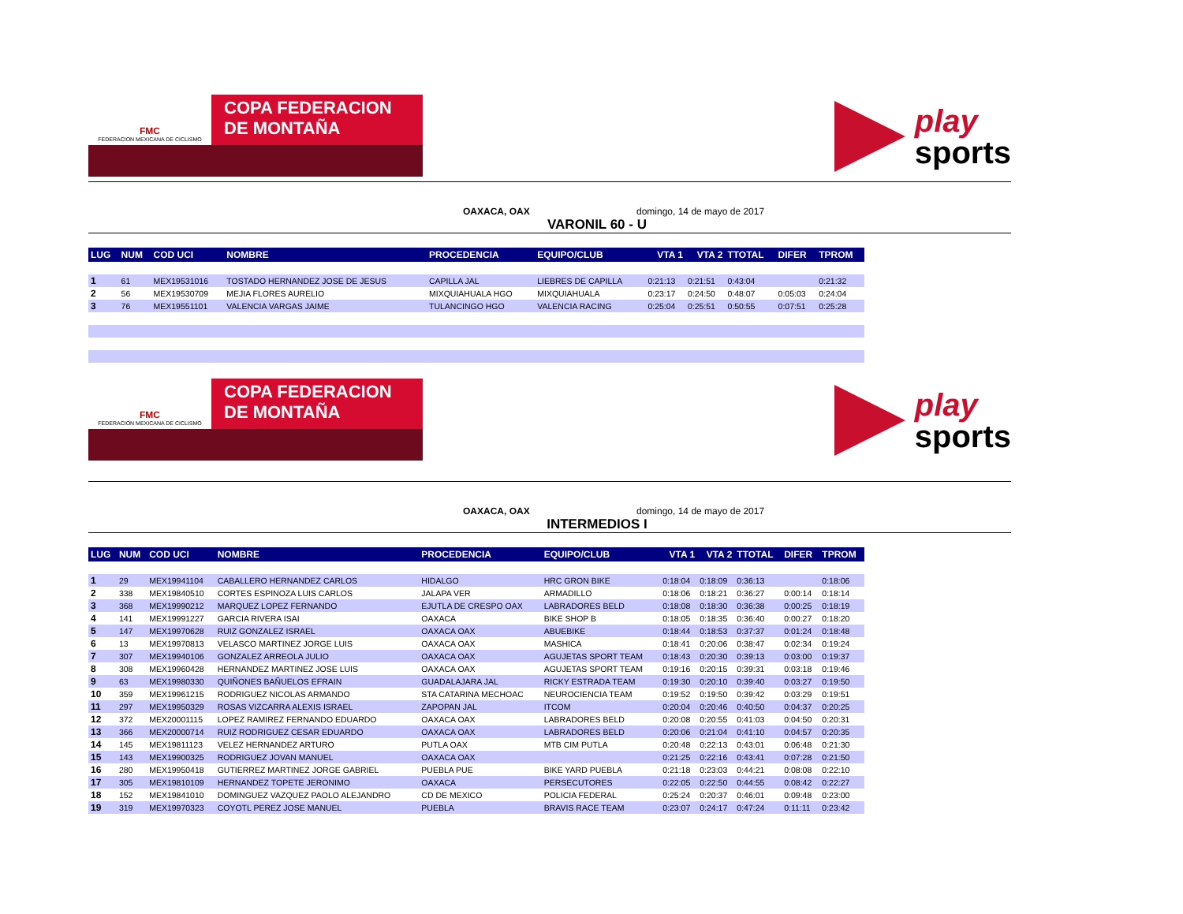FMC
FEDERACION MEXICANA DE CICLISMO
COPA FEDERACION
DE MONTAÑA
play
sports
OAXACA, OAX domingo, 14 de mayo de 2017
VARONIL 60 - U
| LUG | NUM | COD UCI | NOMBRE | PROCEDENCIA | EQUIPO/CLUB | VTA 1 | VTA 2 | TTOTAL | DIFER | TPROM |
| --- | --- | --- | --- | --- | --- | --- | --- | --- | --- | --- |
| 1 | 61 | MEX19531016 | TOSTADO HERNANDEZ JOSE DE JESUS | CAPILLA JAL | LIEBRES DE CAPILLA | 0:21:13 | 0:21:51 | 0:43:04 | | 0:21:32 |
| 2 | 56 | MEX19530709 | MEJIA FLORES AURELIO | MIXQUIAHUALA HGO | MIXQUIAHUALA | 0:23:17 | 0:24:50 | 0:48:07 | 0:05:03 | 0:24:04 |
| 3 | 76 | MEX19551101 | VALENCIA VARGAS JAIME | TULANCINGO HGO | VALENCIA RACING | 0:25:04 | 0:25:51 | 0:50:55 | 0:07:51 | 0:25:28 |
FMC
FEDERACION MEXICANA DE CICLISMO
COPA FEDERACION
DE MONTAÑA
play
sports
OAXACA, OAX domingo, 14 de mayo de 2017
INTERMEDIOS I
| LUG | NUM | COD UCI | NOMBRE | PROCEDENCIA | EQUIPO/CLUB | VTA 1 | VTA 2 | TTOTAL | DIFER | TPROM |
| --- | --- | --- | --- | --- | --- | --- | --- | --- | --- | --- |
| 1 | 29 | MEX19941104 | CABALLERO HERNANDEZ CARLOS | HIDALGO | HRC GRON BIKE | 0:18:04 | 0:18:09 | 0:36:13 | | 0:18:06 |
| 2 | 338 | MEX19840510 | CORTES ESPINOZA LUIS CARLOS | JALAPA VER | ARMADILLO | 0:18:06 | 0:18:21 | 0:36:27 | 0:00:14 | 0:18:14 |
| 3 | 368 | MEX19990212 | MARQUEZ LOPEZ FERNANDO | EJUTLA DE CRESPO OAX | LABRADORES BELD | 0:18:08 | 0:18:30 | 0:36:38 | 0:00:25 | 0:18:19 |
| 4 | 141 | MEX19991227 | GARCIA RIVERA ISAI | OAXACA | BIKE SHOP B | 0:18:05 | 0:18:35 | 0:36:40 | 0:00:27 | 0:18:20 |
| 5 | 147 | MEX19970628 | RUIZ GONZALEZ ISRAEL | OAXACA OAX | ABUEBIKE | 0:18:44 | 0:18:53 | 0:37:37 | 0:01:24 | 0:18:48 |
| 6 | 13 | MEX19970813 | VELASCO MARTINEZ JORGE LUIS | OAXACA OAX | MASHICA | 0:18:41 | 0:20:06 | 0:38:47 | 0:02:34 | 0:19:24 |
| 7 | 307 | MEX19940106 | GONZALEZ ARREOLA JULIO | OAXACA OAX | AGUJETAS SPORT TEAM | 0:18:43 | 0:20:30 | 0:39:13 | 0:03:00 | 0:19:37 |
| 8 | 308 | MEX19960428 | HERNANDEZ MARTINEZ JOSE LUIS | OAXACA OAX | AGUJETAS SPORT TEAM | 0:19:16 | 0:20:15 | 0:39:31 | 0:03:18 | 0:19:46 |
| 9 | 63 | MEX19980330 | QUIÑONES BAÑUELOS EFRAIN | GUADALAJARA JAL | RICKY ESTRADA TEAM | 0:19:30 | 0:20:10 | 0:39:40 | 0:03:27 | 0:19:50 |
| 10 | 359 | MEX19961215 | RODRIGUEZ NICOLAS ARMANDO | STA CATARINA MECHOAC | NEUROCIENCIA TEAM | 0:19:52 | 0:19:50 | 0:39:42 | 0:03:29 | 0:19:51 |
| 11 | 297 | MEX19950329 | ROSAS VIZCARRA ALEXIS ISRAEL | ZAPOPAN JAL | ITCOM | 0:20:04 | 0:20:46 | 0:40:50 | 0:04:37 | 0:20:25 |
| 12 | 372 | MEX20001115 | LOPEZ RAMIREZ FERNANDO EDUARDO | OAXACA OAX | LABRADORES BELD | 0:20:08 | 0:20:55 | 0:41:03 | 0:04:50 | 0:20:31 |
| 13 | 366 | MEX20000714 | RUIZ RODRIGUEZ CESAR EDUARDO | OAXACA OAX | LABRADORES BELD | 0:20:06 | 0:21:04 | 0:41:10 | 0:04:57 | 0:20:35 |
| 14 | 145 | MEX19811123 | VELEZ HERNANDEZ ARTURO | PUTLA OAX | MTB CIM PUTLA | 0:20:48 | 0:22:13 | 0:43:01 | 0:06:48 | 0:21:30 |
| 15 | 143 | MEX19900325 | RODRIGUEZ JOVAN MANUEL | OAXACA OAX | | 0:21:25 | 0:22:16 | 0:43:41 | 0:07:28 | 0:21:50 |
| 16 | 280 | MEX19950418 | GUTIERREZ MARTINEZ JORGE GABRIEL | PUEBLA PUE | BIKE YARD PUEBLA | 0:21:18 | 0:23:03 | 0:44:21 | 0:08:08 | 0:22:10 |
| 17 | 305 | MEX19810109 | HERNANDEZ TOPETE JERONIMO | OAXACA | PERSECUTORES | 0:22:05 | 0:22:50 | 0:44:55 | 0:08:42 | 0:22:27 |
| 18 | 152 | MEX19841010 | DOMINGUEZ VAZQUEZ PAOLO ALEJANDRO | CD DE MEXICO | POLICIA FEDERAL | 0:25:24 | 0:20:37 | 0:46:01 | 0:09:48 | 0:23:00 |
| 19 | 319 | MEX19970323 | COYOTL PEREZ JOSE MANUEL | PUEBLA | BRAVIS RACE TEAM | 0:23:07 | 0:24:17 | 0:47:24 | 0:11:11 | 0:23:42 |